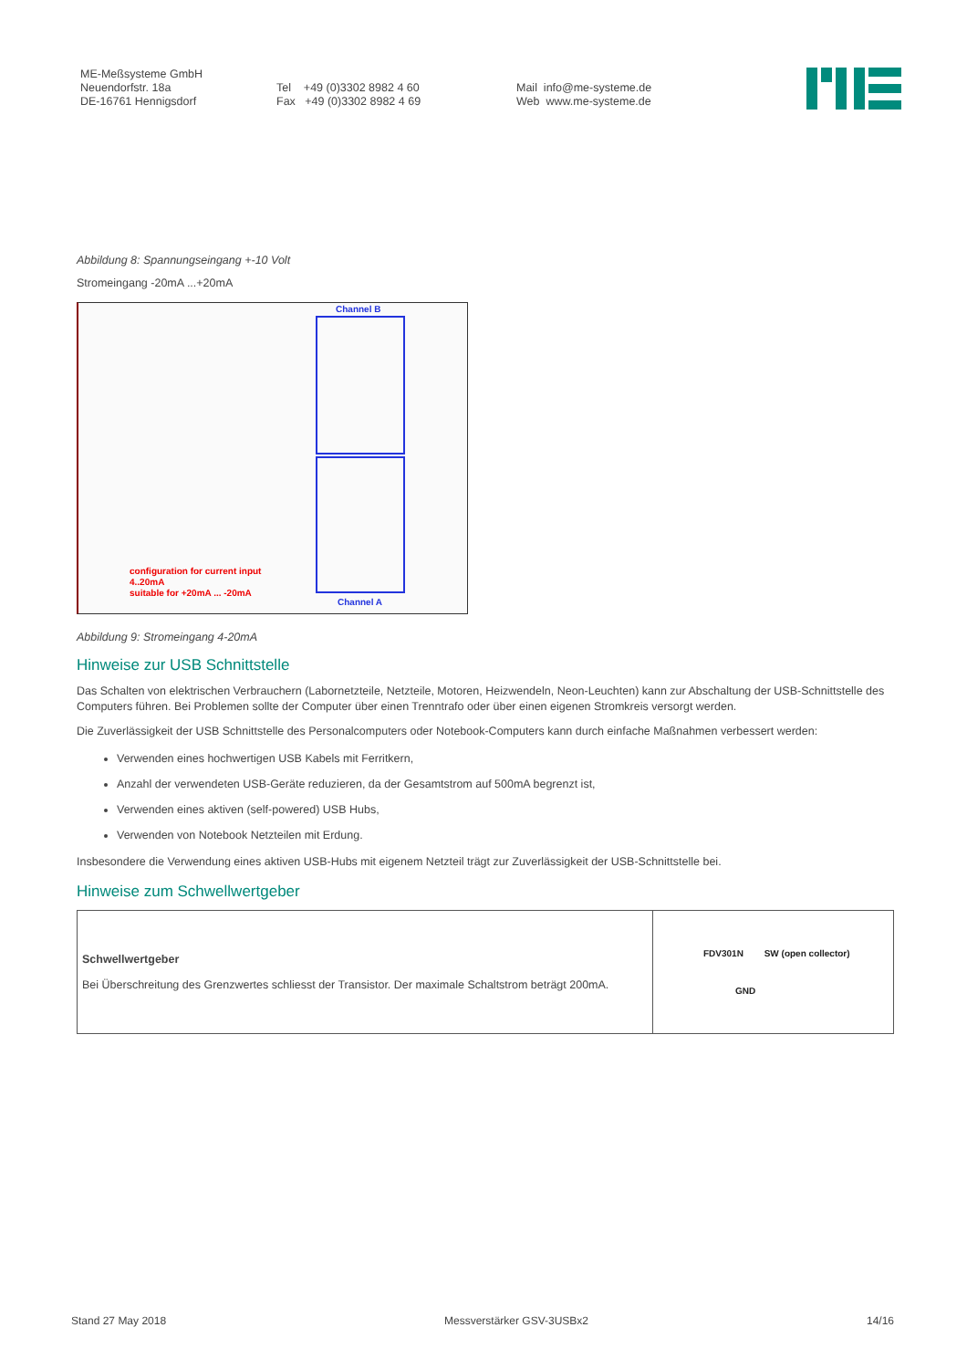ME-Meßsysteme GmbH
Neuendorfstr. 18a
DE-16761 Hennigsdorf
Tel +49 (0)3302 8982 4 60
Fax +49 (0)3302 8982 4 69
Mail info@me-systeme.de
Web www.me-systeme.de
Abbildung 8: Spannungseingang +-10 Volt
Stromeingang -20mA ...+20mA
Channel B
configuration for current input
4..20mA
suitable for +20mA ... -20mA
Channel A
Abbildung 9: Stromeingang 4-20mA
Hinweise zur USB Schnittstelle
Das Schalten von elektrischen Verbrauchern (Labornetzteile, Netzteile, Motoren, Heizwendeln, Neon-Leuchten) kann zur Abschaltung der USB-Schnittstelle des Computers führen. Bei Problemen sollte der Computer über einen Trenntrafo oder über einen eigenen Stromkreis versorgt werden.
Die Zuverlässigkeit der USB Schnittstelle des Personalcomputers oder Notebook-Computers kann durch einfache Maßnahmen verbessert werden:
Verwenden eines hochwertigen USB Kabels mit Ferritkern,
Anzahl der verwendeten USB-Geräte reduzieren, da der Gesamtstrom auf 500mA begrenzt ist,
Verwenden eines aktiven (self-powered) USB Hubs,
Verwenden von Notebook Netzteilen mit Erdung.
Insbesondere die Verwendung eines aktiven USB-Hubs mit eigenem Netzteil trägt zur Zuverlässigkeit der USB-Schnittstelle bei.
Hinweise zum Schwellwertgeber
| Schwellwertgeber Bei Überschreitung des Grenzwertes schliesst der Transistor. Der maximale Schaltstrom beträgt 200mA. | FDV301N SW (open collector) GND |
Stand 27 May 2018 Messverstärker GSV-3USBx2 14/16